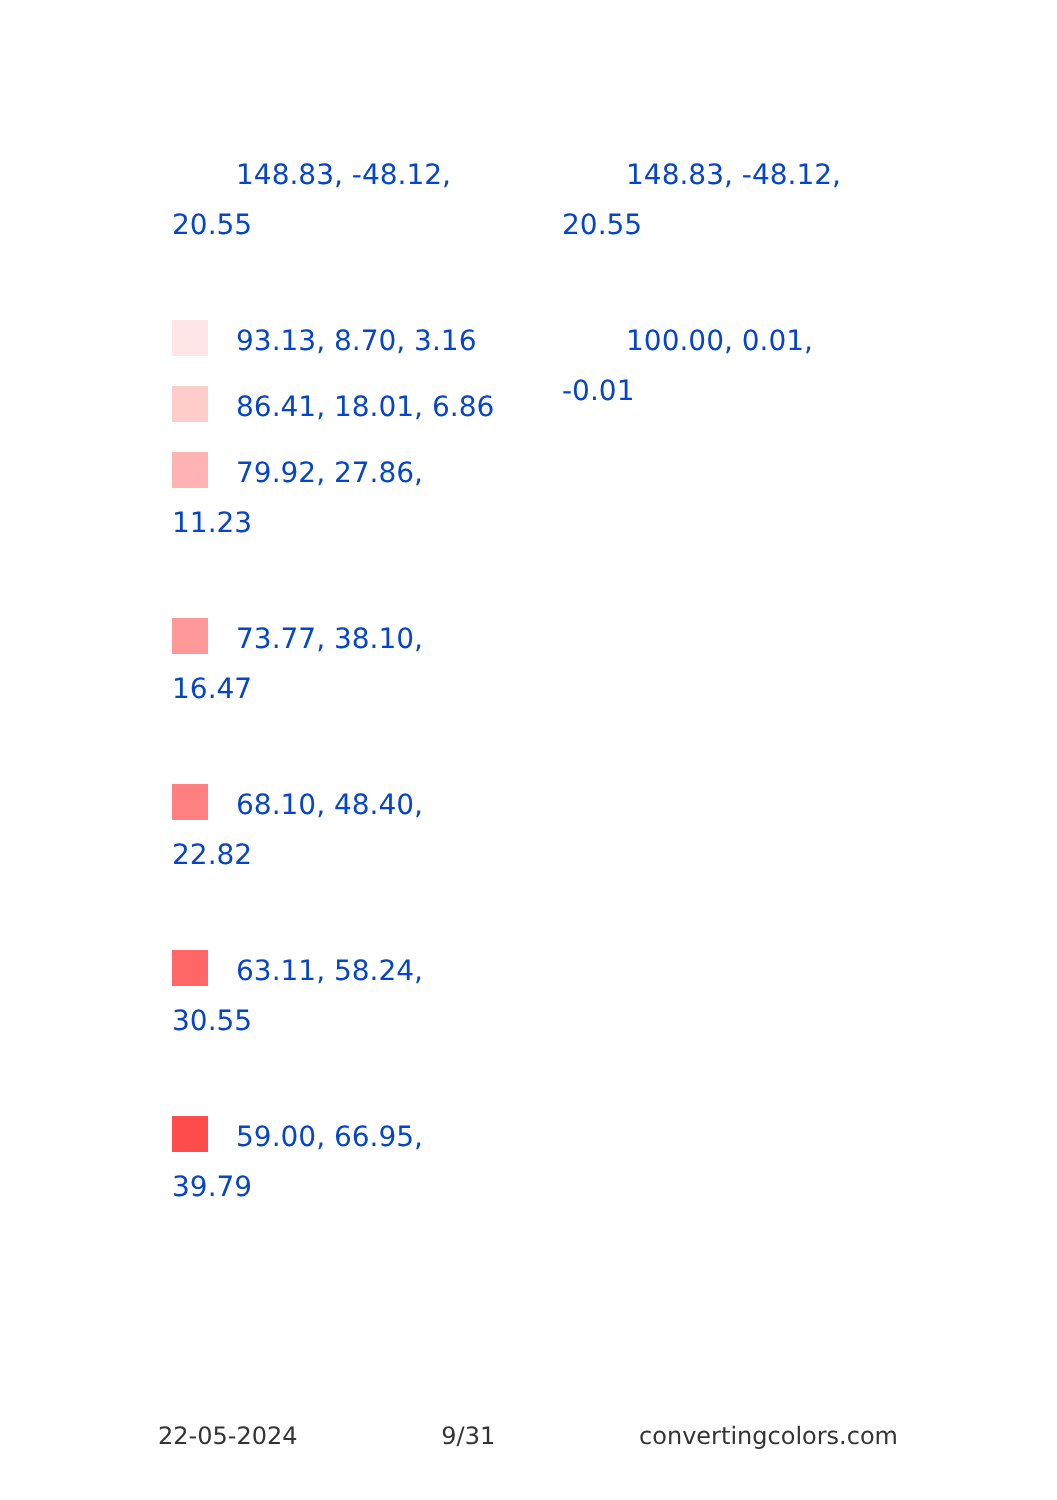148.83, -48.12, 20.55
93.13, 8.70, 3.16
86.41, 18.01, 6.86
79.92, 27.86, 11.23
73.77, 38.10, 16.47
68.10, 48.40, 22.82
63.11, 58.24, 30.55
59.00, 66.95, 39.79
148.83, -48.12, 20.55
100.00, 0.01, -0.01
22-05-2024 9/31 convertingcolors.com